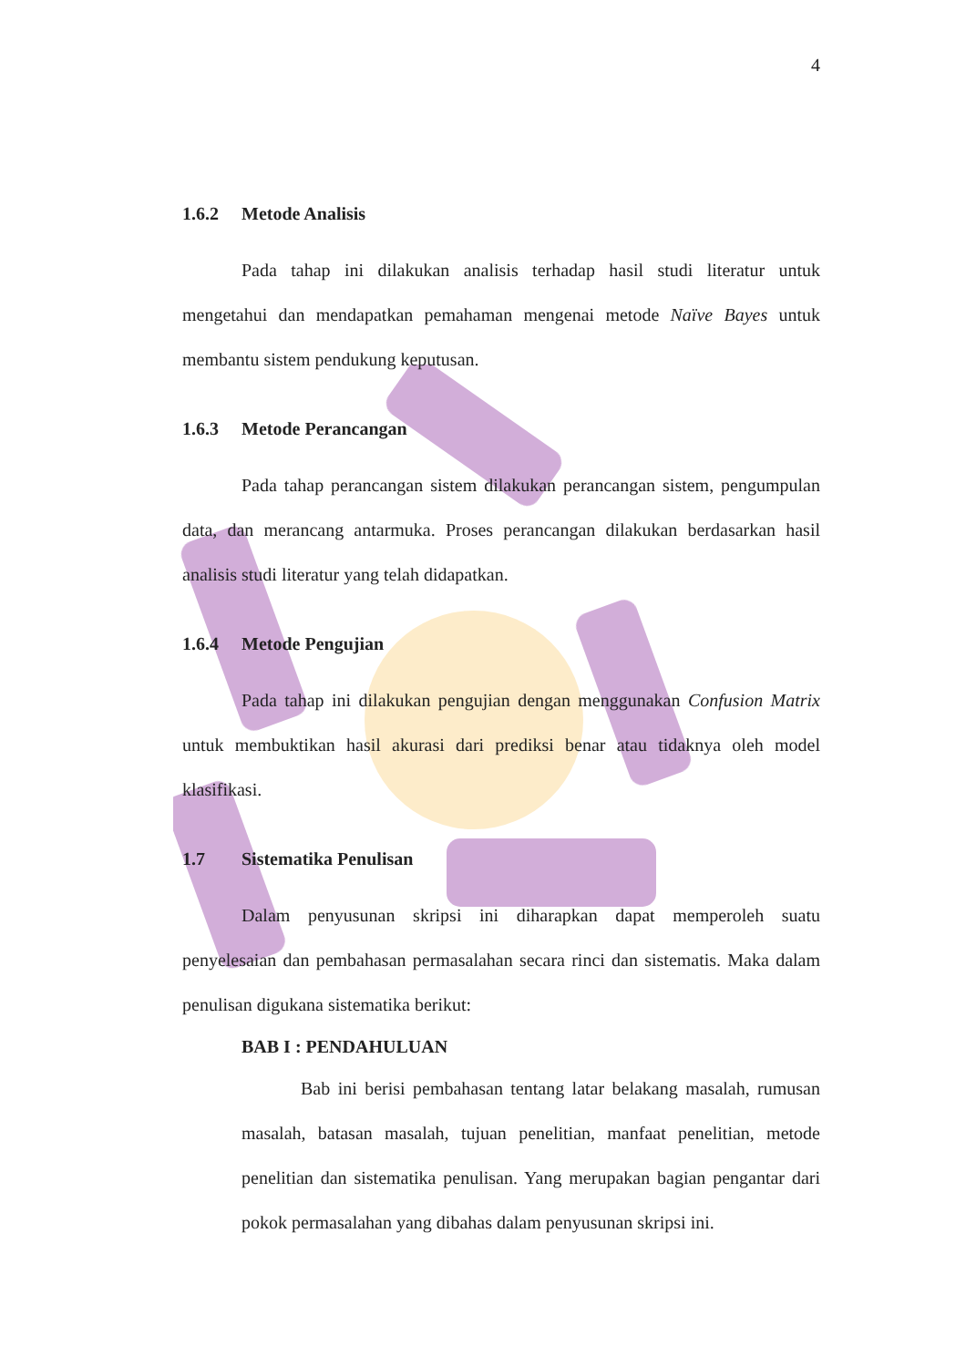4
1.6.2 Metode Analisis
Pada tahap ini dilakukan analisis terhadap hasil studi literatur untuk mengetahui dan mendapatkan pemahaman mengenai metode Naïve Bayes untuk membantu sistem pendukung keputusan.
1.6.3 Metode Perancangan
Pada tahap perancangan sistem dilakukan perancangan sistem, pengumpulan data, dan merancang antarmuka. Proses perancangan dilakukan berdasarkan hasil analisis studi literatur yang telah didapatkan.
1.6.4 Metode Pengujian
Pada tahap ini dilakukan pengujian dengan menggunakan Confusion Matrix untuk membuktikan hasil akurasi dari prediksi benar atau tidaknya oleh model klasifikasi.
1.7 Sistematika Penulisan
Dalam penyusunan skripsi ini diharapkan dapat memperoleh suatu penyelesaian dan pembahasan permasalahan secara rinci dan sistematis. Maka dalam penulisan digukana sistematika berikut:
BAB I : PENDAHULUAN
Bab ini berisi pembahasan tentang latar belakang masalah, rumusan masalah, batasan masalah, tujuan penelitian, manfaat penelitian, metode penelitian dan sistematika penulisan. Yang merupakan bagian pengantar dari pokok permasalahan yang dibahas dalam penyusunan skripsi ini.